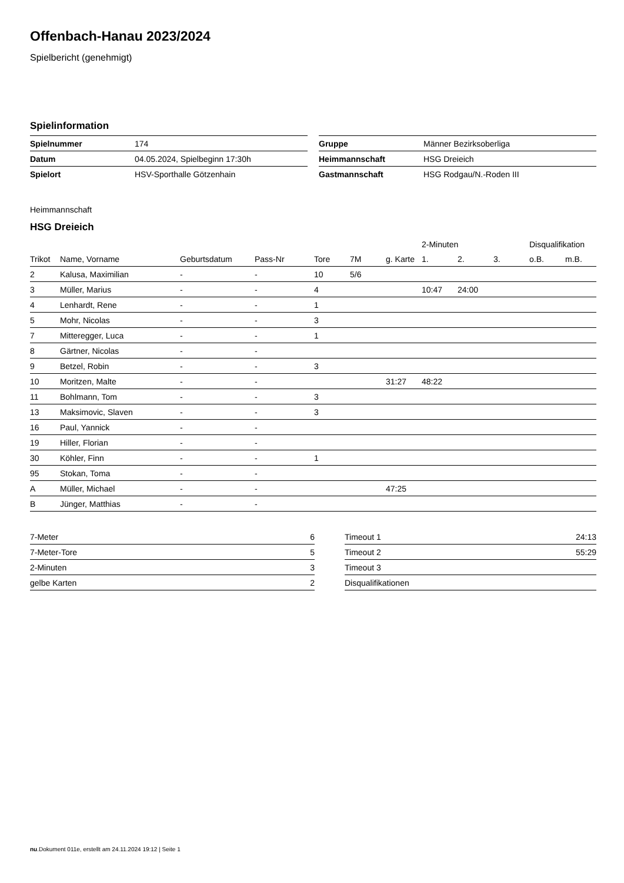Offenbach-Hanau 2023/2024
Spielbericht (genehmigt)
Spielinformation
| Spielnummer | 174 |
| Datum | 04.05.2024, Spielbeginn 17:30h |
| Spielort | HSV-Sporthalle Götzenhain |
| Gruppe | Männer Bezirksoberliga |
| Heimmannschaft | HSG Dreieich |
| Gastmannschaft | HSG Rodgau/N.-Roden III |
Heimmannschaft
HSG Dreieich
| | | | | | | | 2-Minuten | | | Disqualifikation | |
| --- | --- | --- | --- | --- | --- | --- | --- | --- | --- | --- | --- |
| Trikot | Name, Vorname | Geburtsdatum | Pass-Nr | Tore | 7M | g. Karte | 1. | 2. | 3. | o.B. | m.B. |
| 2 | Kalusa, Maximilian | - | - | 10 | 5/6 | | | | | | |
| 3 | Müller, Marius | - | - | 4 | | | 10:47 | 24:00 | | | |
| 4 | Lenhardt, Rene | - | - | 1 | | | | | | | |
| 5 | Mohr, Nicolas | - | - | 3 | | | | | | | |
| 7 | Mitteregger, Luca | - | - | 1 | | | | | | | |
| 8 | Gärtner, Nicolas | - | - | | | | | | | | |
| 9 | Betzel, Robin | - | - | 3 | | | | | | | |
| 10 | Moritzen, Malte | - | - | | | 31:27 | 48:22 | | | | |
| 11 | Bohlmann, Tom | - | - | 3 | | | | | | | |
| 13 | Maksimovic, Slaven | - | - | 3 | | | | | | | |
| 16 | Paul, Yannick | - | - | | | | | | | | |
| 19 | Hiller, Florian | - | - | | | | | | | | |
| 30 | Köhler, Finn | - | - | 1 | | | | | | | |
| 95 | Stokan, Toma | - | - | | | | | | | | |
| A | Müller, Michael | - | - | | | 47:25 | | | | | |
| B | Jünger, Matthias | - | - | | | | | | | | |
| 7-Meter | 6 |
| 7-Meter-Tore | 5 |
| 2-Minuten | 3 |
| gelbe Karten | 2 |
| Timeout 1 | 24:13 |
| Timeout 2 | 55:29 |
| Timeout 3 | |
| Disqualifikationen | |
nu.Dokument 011e, erstellt am 24.11.2024 19:12 | Seite 1